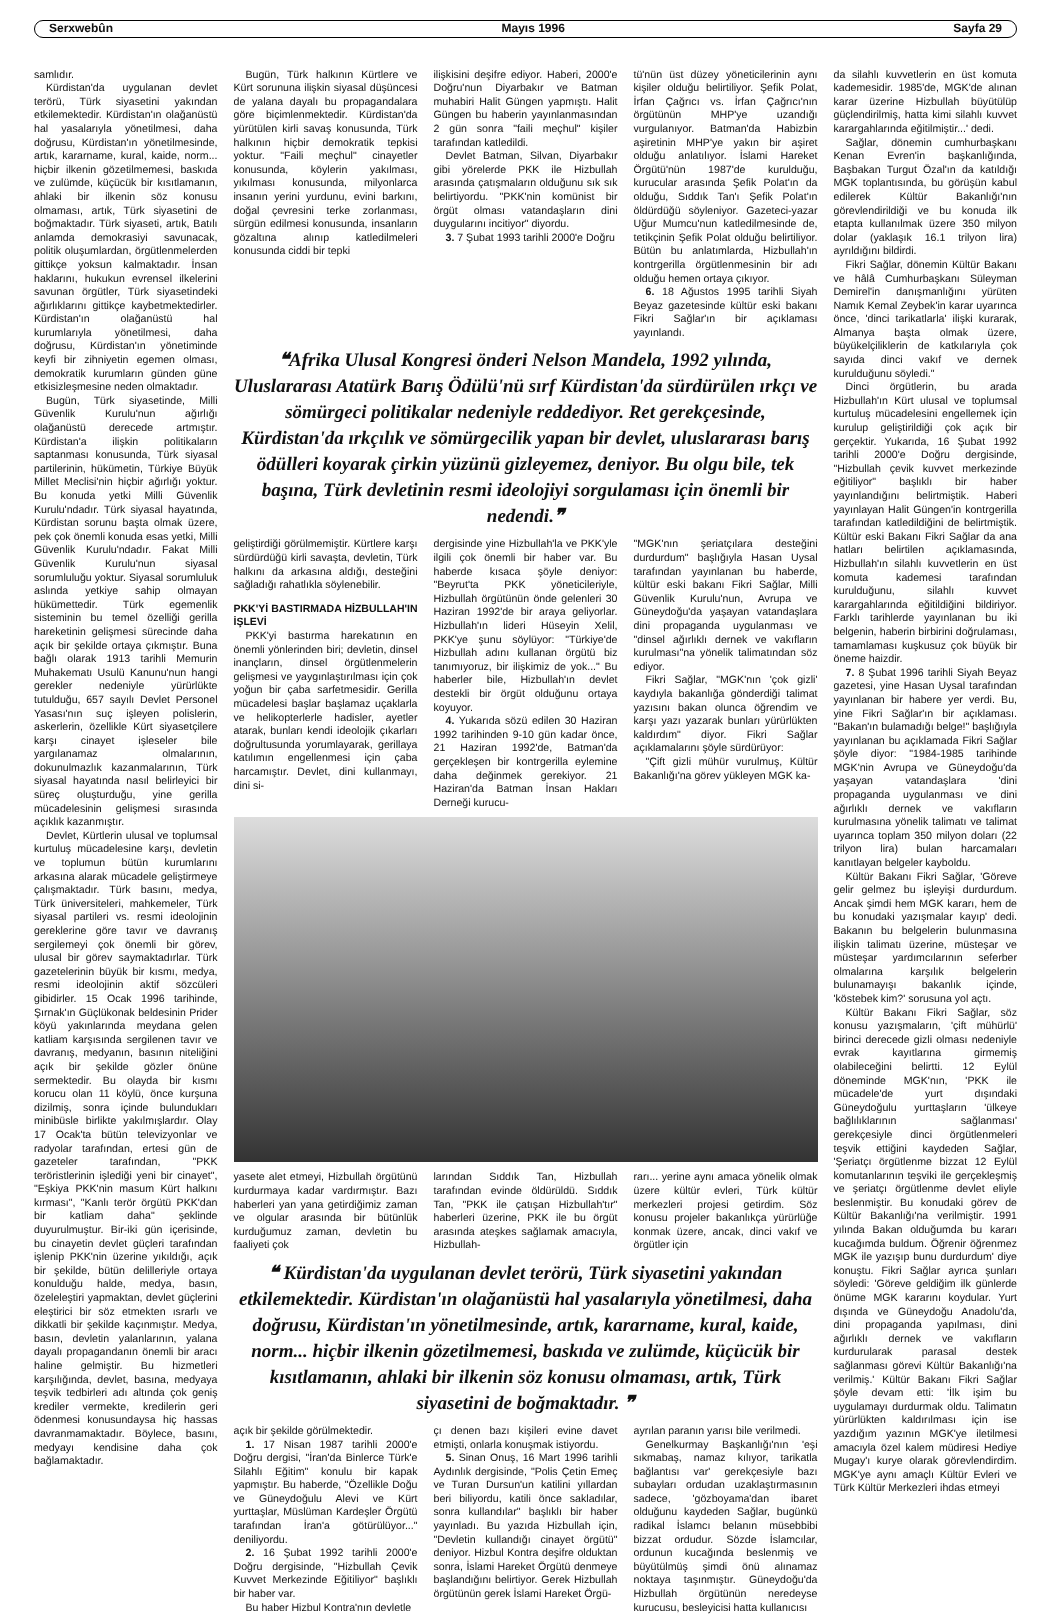Serxwebûn Mayıs 1996 Sayfa 29
samlıdır.
Kürdistan'da uygulanan devlet terörü, Türk siyasetini yakından etkilemektedir. Kürdistan'ın olağanüstü hal yasalarıyla yönetilmesi, daha doğrusu, Kürdistan'ın yönetilmesinde, artık, kararname, kural, kaide, norm... hiçbir ilkenin gözetilmemesi, baskıda ve zulümde, küçücük bir kısıtlamanın, ahlaki bir ilkenin söz konusu olmaması, artık, Türk siyasetini de boğmaktadır. Türk siyaseti, artık, Batılı anlamda demokrasiyi savunacak, politik oluşumlardan, örgütlenmelerden gittikçe yoksun kalmaktadır. İnsan haklarını, hukukun evrensel ilkelerini savunan örgütler, Türk siyasetindeki ağırlıklarını gittikçe kaybetmektedirler. Kürdistan'ın olağanüstü hal kurumlarıyla yönetilmesi, daha doğrusu, Kürdistan'ın yönetiminde keyfi bir zihniyetin egemen olması, demokratik kurumların günden güne etkisizleşmesine neden olmaktadır.
Bugün, Türk siyasetinde, Milli Güvenlik Kurulu'nun ağırlığı olağanüstü derecede artmıştır. Kürdistan'a ilişkin politikaların saptanması konusunda, Türk siyasal partilerinin, hükümetin, Türkiye Büyük Millet Meclisi'nin hiçbir ağırlığı yoktur. Bu konuda yetki Milli Güvenlik Kurulu'ndadır. Türk siyasal hayatında, Kürdistan sorunu başta olmak üzere, pek çok önemli konuda esas yetki, Milli Güvenlik Kurulu'ndadır. Fakat Milli Güvenlik Kurulu'nun siyasal sorumluluğu yoktur. Siyasal sorumluluk aslında yetkiye sahip olmayan hükümettedir. Türk egemenlik sisteminin bu temel özelliği gerilla hareketinin gelişmesi sürecinde daha açık bir şekilde ortaya çıkmıştır. Buna bağlı olarak 1913 tarihli Memurin Muhakematı Usulü Kanunu'nun hangi gerekler nedeniyle yürürlükte tutulduğu, 657 sayılı Devlet Personel Yasası'nın suç işleyen polislerin, askerlerin, özellikle Kürt siyasetçilere karşı cinayet işleseler bile yargılanamaz olmalarının, dokunulmazlık kazanmalarının, Türk siyasal hayatında nasıl belirleyici bir süreç oluşturduğu, yine gerilla mücadelesinin gelişmesi sırasında açıklık kazanmıştır.
Devlet, Kürtlerin ulusal ve toplumsal kurtuluş mücadelesine karşı, devletin ve toplumun bütün kurumlarını arkasına alarak mücadele geliştirmeye çalışmaktadır. Türk basını, medya, Türk üniversiteleri, mahkemeler, Türk siyasal partileri vs. resmi ideolojinin gereklerine göre tavır ve davranış sergilemeyi çok önemli bir görev, ulusal bir görev saymaktadırlar. Türk gazetelerinin büyük bir kısmı, medya, resmi ideolojinin aktif sözcüleri gibidirler. 15 Ocak 1996 tarihinde, Şırnak'ın Güçlükonak beldesinin Prider köyü yakınlarında meydana gelen katliam karşısında sergilenen tavır ve davranış, medyanın, basının niteliğini açık bir şekilde gözler önüne sermektedir. Bu olayda bir kısmı korucu olan 11 köylü, önce kurşuna dizilmiş, sonra içinde bulundukları minibüsle birlikte yakılmışlardır. Olay 17 Ocak'ta bütün televizyonlar ve radyolar tarafından, ertesi gün de gazeteler tarafından, "PKK teröristlerinin işlediği yeni bir cinayet", "Eşkiya PKK'nin masum Kürt halkını kırması", "Kanlı terör örgütü PKK'dan bir katliam daha" şeklinde duyurulmuştur. Bir-iki gün içerisinde, bu cinayetin devlet güçleri tarafından işlenip PKK'nin üzerine yıkıldığı, açık bir şekilde, bütün delilleriyle ortaya konulduğu halde, medya, basın, özeleleştiri yapmaktan, devlet güçlerini eleştirici bir söz etmekten ısrarlı ve dikkatli bir şekilde kaçınmıştır. Medya, basın, devletin yalanlarının, yalana dayalı propagandanın önemli bir aracı haline gelmiştir. Bu hizmetleri karşılığında, devlet, basına, medyaya teşvik tedbirleri adı altında çok geniş krediler vermekte, kredilerin geri ödenmesi konusundaysa hiç hassas davranmamaktadır. Böylece, basını, medyayı kendisine daha çok bağlamaktadır.
Bugün, Türk halkının Kürtlere ve Kürt sorununa ilişkin siyasal düşüncesi de yalana dayalı bu propagandalara göre biçimlenmektedir. Kürdistan'da yürütülen kirli savaş konusunda, Türk halkının hiçbir demokratik tepkisi yoktur. "Faili meçhul" cinayetler konusunda, köylerin yakılması, yıkılması konusunda, milyonlarca insanın yerini yurdunu, evini barkını, doğal çevresini terke zorlanması, sürgün edilmesi konusunda, insanların gözaltına alınıp katledilmeleri konusunda ciddi bir tepki
ilişkisini deşifre ediyor. Haberi, 2000'e Doğru'nun Diyarbakır ve Batman muhabiri Halit Güngen yapmıştı. Halit Güngen bu haberin yayınlanmasından 2 gün sonra "faili meçhul" kişiler tarafından katledildi.
Devlet Batman, Silvan, Diyarbakır gibi yörelerde PKK ile Hizbullah arasında çatışmaların olduğunu sık sık belirtiyordu. "PKK'nin komünist bir örgüt olması vatandaşların dini duygularını incitiyor" diyordu.
3. 7 Şubat 1993 tarihli 2000'e Doğru
tü'nün üst düzey yöneticilerinin aynı kişiler olduğu belirtiliyor. Şefik Polat, İrfan Çağrıcı vs. İrfan Çağrıcı'nın örgütünün MHP'ye uzandığı vurgulanıyor. Batman'da Habizbin aşiretinin MHP'ye yakın bir aşiret olduğu anlatılıyor. İslami Hareket Örgütü'nün 1987'de kurulduğu, kurucular arasında Şefik Polat'ın da olduğu, Sıddık Tan'ı Şefik Polat'ın öldürdüğü söyleniyor. Gazeteci-yazar Uğur Mumcu'nun katledilmesinde de, tetikçinin Şefik Polat olduğu belirtiliyor. Bütün bu anlatımlarda, Hizbullah'ın kontrgerilla örgütlenmesinin bir adı olduğu hemen ortaya çıkıyor.
6. 18 Ağustos 1995 tarihli Siyah Beyaz gazetesinde kültür eski bakanı Fikri Sağlar'ın bir açıklaması yayınlandı.
❝Afrika Ulusal Kongresi önderi Nelson Mandela, 1992 yılında, Uluslararası Atatürk Barış Ödülü'nü sırf Kürdistan'da sürdürülen ırkçı ve sömürgeci politikalar nedeniyle reddediyor. Ret gerekçesinde, Kürdistan'da ırkçılık ve sömürgecilik yapan bir devlet, uluslararası barış ödülleri koyarak çirkin yüzünü gizleyemez, deniyor. Bu olgu bile, tek başına, Türk devletinin resmi ideolojiyi sorgulaması için önemli bir nedendi.❞
geliştirdiği görülmemiştir. Kürtlere karşı sürdürdüğü kirli savaşta, devletin, Türk halkını da arkasına aldığı, desteğini sağladığı rahatlıkla söylenebilir.
PKK'Yİ BASTIRMADA HİZBULLAH'IN İŞLEVİ
PKK'yi bastırma harekatının en önemli yönlerinden biri; devletin, dinsel inançların, dinsel örgütlenmelerin gelişmesi ve yaygınlaştırılması için çok yoğun bir çaba sarfetmesidir. Gerilla mücadelesi başlar başlamaz uçaklarla ve helikopterlerle hadisler, ayetler atarak, bunları kendi ideolojik çıkarları doğrultusunda yorumlayarak, gerillaya katılımın engellenmesi için çaba harcamıştır. Devlet, dini kullanmayı, dini si-
dergisinde yine Hizbullah'la ve PKK'yle ilgili çok önemli bir haber var. Bu haberde kısaca şöyle deniyor: "Beyrut'ta PKK yöneticileriyle, Hizbullah örgütünün önde gelenleri 30 Haziran 1992'de bir araya geliyorlar. Hizbullah'ın lideri Hüseyin Xelil, PKK'ye şunu söylüyor: "Türkiye'de Hizbullah adını kullanan örgütü biz tanımıyoruz, bir ilişkimiz de yok..." Bu haberler bile, Hizbullah'ın devlet destekli bir örgüt olduğunu ortaya koyuyor.
4. Yukarıda sözü edilen 30 Haziran 1992 tarihinden 9-10 gün kadar önce, 21 Haziran 1992'de, Batman'da gerçekleşen bir kontrgerilla eylemine daha değinmek gerekiyor. 21 Haziran'da Batman İnsan Hakları Derneği kurucu-
"MGK'nın şeriatçılara desteğini durdurdum" başlığıyla Hasan Uysal tarafından yayınlanan bu haberde, kültür eski bakanı Fikri Sağlar, Milli Güvenlik Kurulu'nun, Avrupa ve Güneydoğu'da yaşayan vatandaşlara dini propaganda uygulanması ve "dinsel ağırlıklı dernek ve vakıfların kurulması"na yönelik talimatından söz ediyor.
Fikri Sağlar, "MGK'nın 'çok gizli' kaydıyla bakanlığa gönderdiği talimat yazısını bakan olunca öğrendim ve karşı yazı yazarak bunları yürürlükten kaldırdım" diyor. Fikri Sağlar açıklamalarını şöyle sürdürüyor:
"Çift gizli mühür vurulmuş, Kültür Bakanlığı'na görev yükleyen MGK ka-
yasete alet etmeyi, Hizbullah örgütünü kurdurmaya kadar vardırmıştır. Bazı haberleri yan yana getirdiğimiz zaman ve olgular arasında bir bütünlük kurduğumuz zaman, devletin bu faaliyeti çok
larından Sıddık Tan, Hizbullah tarafından evinde öldürüldü. Sıddık Tan, "PKK ile çatışan Hizbullah'tır" haberleri üzerine, PKK ile bu örgüt arasında ateşkes sağlamak amacıyla, Hizbullah-
rarı... yerine aynı amaca yönelik olmak üzere kültür evleri, Türk kültür merkezleri projesi getirdim. Söz konusu projeler bakanlıkça yürürlüğe konmak üzere, ancak, dinci vakıf ve örgütler için
❝ Kürdistan'da uygulanan devlet terörü, Türk siyasetini yakından etkilemektedir. Kürdistan'ın olağanüstü hal yasalarıyla yönetilmesi, daha doğrusu, Kürdistan'ın yönetilmesinde, artık, kararname, kural, kaide, norm... hiçbir ilkenin gözetilmemesi, baskıda ve zulümde, küçücük bir kısıtlamanın, ahlaki bir ilkenin söz konusu olmaması, artık, Türk siyasetini de boğmaktadır. ❞
açık bir şekilde görülmektedir.
1. 17 Nisan 1987 tarihli 2000'e Doğru dergisi, "İran'da Binlerce Türk'e Silahlı Eğitim" konulu bir kapak yapmıştır. Bu haberde, "Özellikle Doğu ve Güneydoğulu Alevi ve Kürt yurttaşlar, Müslüman Kardeşler Örgütü tarafından İran'a götürülüyor..." deniliyordu.
2. 16 Şubat 1992 tarihli 2000'e Doğru dergisinde, "Hizbullah Çevik Kuvvet Merkezinde Eğitiliyor" başlıklı bir haber var.
Bu haber Hizbul Kontra'nın devletle
çı denen bazı kişileri evine davet etmişti, onlarla konuşmak istiyordu.
5. Sinan Onuş, 16 Mart 1996 tarihli Aydınlık dergisinde, "Polis Çetin Emeç ve Turan Dursun'un katilini yıllardan beri biliyordu, katili önce sakladılar, sonra kullandılar" başlıklı bir haber yayınladı. Bu yazıda Hizbullah için, "Devletin kullandığı cinayet örgütü" deniyor. Hizbul Kontra deşifre olduktan sonra, İslami Hareket Örgütü denmeye başlandığını belirtiyor. Gerek Hizbullah örgütünün gerek İslami Hareket Örgü-
ayrılan paranın yarısı bile verilmedi.
Genelkurmay Başkanlığı'nın 'eşi sıkmabaş, namaz kılıyor, tarikatla bağlantısı var' gerekçesiyle bazı subayları ordudan uzaklaştırmasının sadece, 'gözboyama'dan ibaret olduğunu kaydeden Sağlar, bugünkü radikal İslamcı belanın müsebbibi bizzat ordudur. Sözde İslamcılar, ordunun kucağında beslenmiş ve büyütülmüş şimdi önü alınamaz noktaya taşınmıştır. Güneydoğu'da Hizbullah örgütünün neredeyse kurucusu, besleyicisi hatta kullanıcısı
da silahlı kuvvetlerin en üst komuta kademesidir. 1985'de, MGK'de alınan karar üzerine Hizbullah büyütülüp güçlendirilmiş, hatta kimi silahlı kuvvet karargahlarında eğitilmiştir...' dedi.
Sağlar, dönemin cumhurbaşkanı Kenan Evren'in başkanlığında, Başbakan Turgut Özal'ın da katıldığı MGK toplantısında, bu görüşün kabul edilerek Kültür Bakanlığı'nın görevlendirildiği ve bu konuda ilk etapta kullanılmak üzere 350 milyon dolar (yaklaşık 16.1 trilyon lira) ayrıldığını bildirdi.
Fikri Sağlar, dönemin Kültür Bakanı ve hâlâ Cumhurbaşkanı Süleyman Demirel'in danışmanlığını yürüten Namık Kemal Zeybek'in karar uyarınca önce, 'dinci tarikatlarla' ilişki kurarak, Almanya başta olmak üzere, büyükelçiliklerin de katkılarıyla çok sayıda dinci vakıf ve dernek kurulduğunu söyledi."
Dinci örgütlerin, bu arada Hizbullah'ın Kürt ulusal ve toplumsal kurtuluş mücadelesini engellemek için kurulup geliştirildiği çok açık bir gerçektir. Yukarıda, 16 Şubat 1992 tarihli 2000'e Doğru dergisinde, "Hizbullah çevik kuvvet merkezinde eğitiliyor" başlıklı bir haber yayınlandığını belirtmiştik. Haberi yayınlayan Halit Güngen'in kontrgerilla tarafından katledildiğini de belirtmiştik. Kültür eski Bakanı Fikri Sağlar da ana hatları belirtilen açıklamasında, Hizbullah'ın silahlı kuvvetlerin en üst komuta kademesi tarafından kurulduğunu, silahlı kuvvet karargahlarında eğitildiğini bildiriyor. Farklı tarihlerde yayınlanan bu iki belgenin, haberin birbirini doğrulaması, tamamlaması kuşkusuz çok büyük bir öneme haizdir.
7. 8 Şubat 1996 tarihli Siyah Beyaz gazetesi, yine Hasan Uysal tarafından yayınlanan bir habere yer verdi. Bu, yine Fikri Sağlar'ın bir açıklaması. "Bakan'ın bulamadığı belge!" başlığıyla yayınlanan bu açıklamada Fikri Sağlar şöyle diyor: "1984-1985 tarihinde MGK'nin Avrupa ve Güneydoğu'da yaşayan vatandaşlara 'dini propaganda uygulanması ve dini ağırlıklı dernek ve vakıfların kurulmasına yönelik talimatı ve talimat uyarınca toplam 350 milyon doları (22 trilyon lira) bulan harcamaları kanıtlayan belgeler kayboldu.
Kültür Bakanı Fikri Sağlar, 'Göreve gelir gelmez bu işleyişi durdurdum. Ancak şimdi hem MGK kararı, hem de bu konudaki yazışmalar kayıp' dedi. Bakanın bu belgelerin bulunmasına ilişkin talimatı üzerine, müsteşar ve müsteşar yardımcılarının seferber olmalarına karşılık belgelerin bulunamayışı bakanlık içinde, 'köstebek kim?' sorusuna yol açtı.
Kültür Bakanı Fikri Sağlar, söz konusu yazışmaların, 'çift mühürlü' birinci derecede gizli olması nedeniyle evrak kayıtlarına girmemiş olabileceğini belirtti. 12 Eylül döneminde MGK'nın, 'PKK ile mücadele'de yurt dışındaki Güneydoğulu yurttaşların 'ülkeye bağlılıklarının sağlanması' gerekçesiyle dinci örgütlenmeleri teşvik ettiğini kaydeden Sağlar, 'Şeriatçı örgütlenme bizzat 12 Eylül komutanlarının teşviki ile gerçekleşmiş ve şeriatçı örgütlenme devlet eliyle beslenmiştir. Bu konudaki görev de Kültür Bakanlığı'na verilmiştir. 1991 yılında Bakan olduğumda bu kararı kucağımda buldum. Öğrenir öğrenmez MGK ile yazışıp bunu durdurdum' diye konuştu. Fikri Sağlar ayrıca şunları söyledi: 'Göreve geldiğim ilk günlerde önüme MGK kararını koydular. Yurt dışında ve Güneydoğu Anadolu'da, dini propaganda yapılması, dini ağırlıklı dernek ve vakıfların kurdurularak parasal destek sağlanması görevi Kültür Bakanlığı'na verilmiş.' Kültür Bakanı Fikri Sağlar şöyle devam etti: 'İlk işim bu uygulamayı durdurmak oldu. Talimatın yürürlükten kaldırılması için ise yazdığım yazının MGK'ye iletilmesi amacıyla özel kalem müdiresi Hediye Mugay'ı kurye olarak görevlendirdim. MGK'ye aynı amaçlı Kültür Evleri ve Türk Kültür Merkezleri ihdas etmeyi